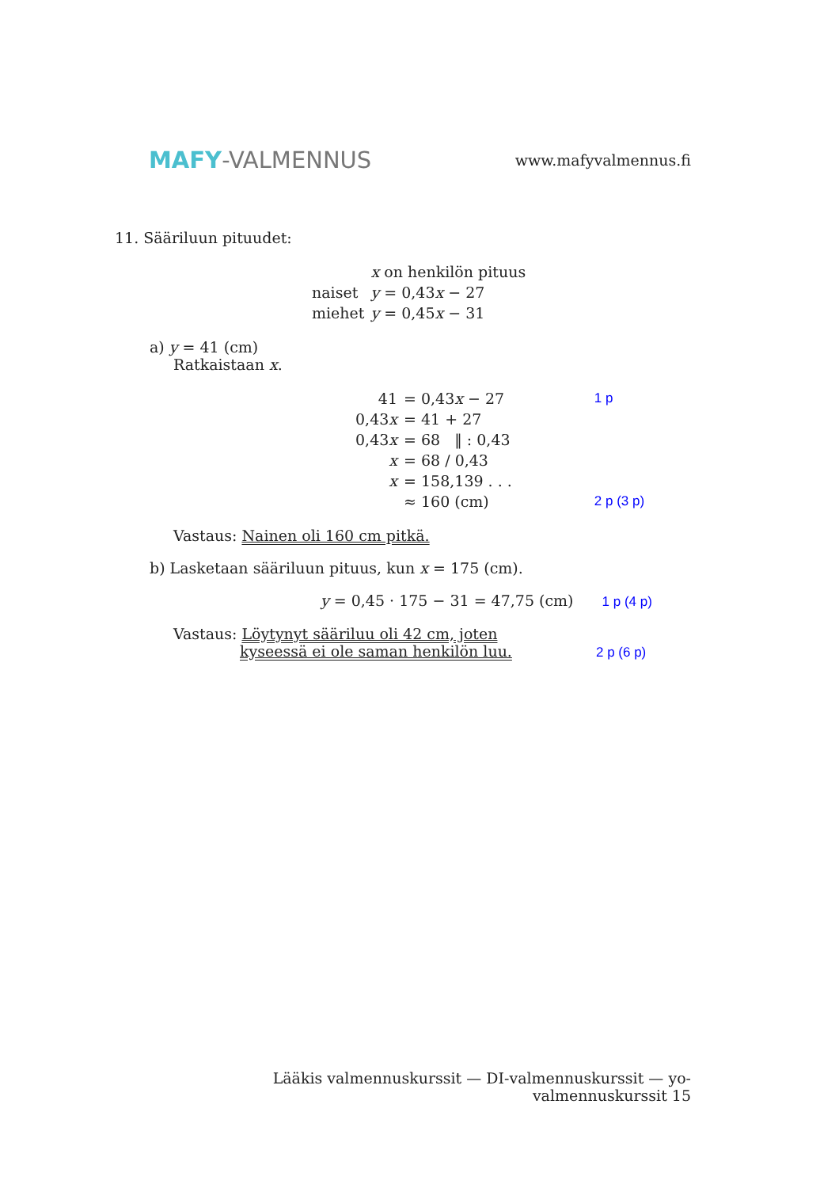MAFY-VALMENNUS
www.mafyvalmennus.fi
11. Sääriluun pituudet:
| | x on henkilön pituus |
| naiset | y = 0,43 x − 27 |
| miehet | y = 0,45 x − 31 |
a) y = 41 (cm)
Ratkaistaan x.
| 41 | = 0,43 x − 27 | 1 p |
| 0,43 x | = 41 + 27 | |
| 0,43 x | = 68 ‖ : 0,43 | |
| x | = 68 / 0,43 | |
| x | = 158,139 . . . | |
| | ≈ 160 (cm) | 2 p (3 p) |
Vastaus: Nainen oli 160 cm pitkä.
b) Lasketaan sääriluun pituus, kun x = 175 (cm).
y = 0,45 · 175 − 31 = 47,75 (cm) 1 p (4 p)
Vastaus: Löytynyt sääriluu oli 42 cm, joten
kyseessä ei ole saman henkilön luu. 2 p (6 p)
Lääkis valmennuskurssit — DI-valmennuskurssit — yo-valmennuskurssit 15